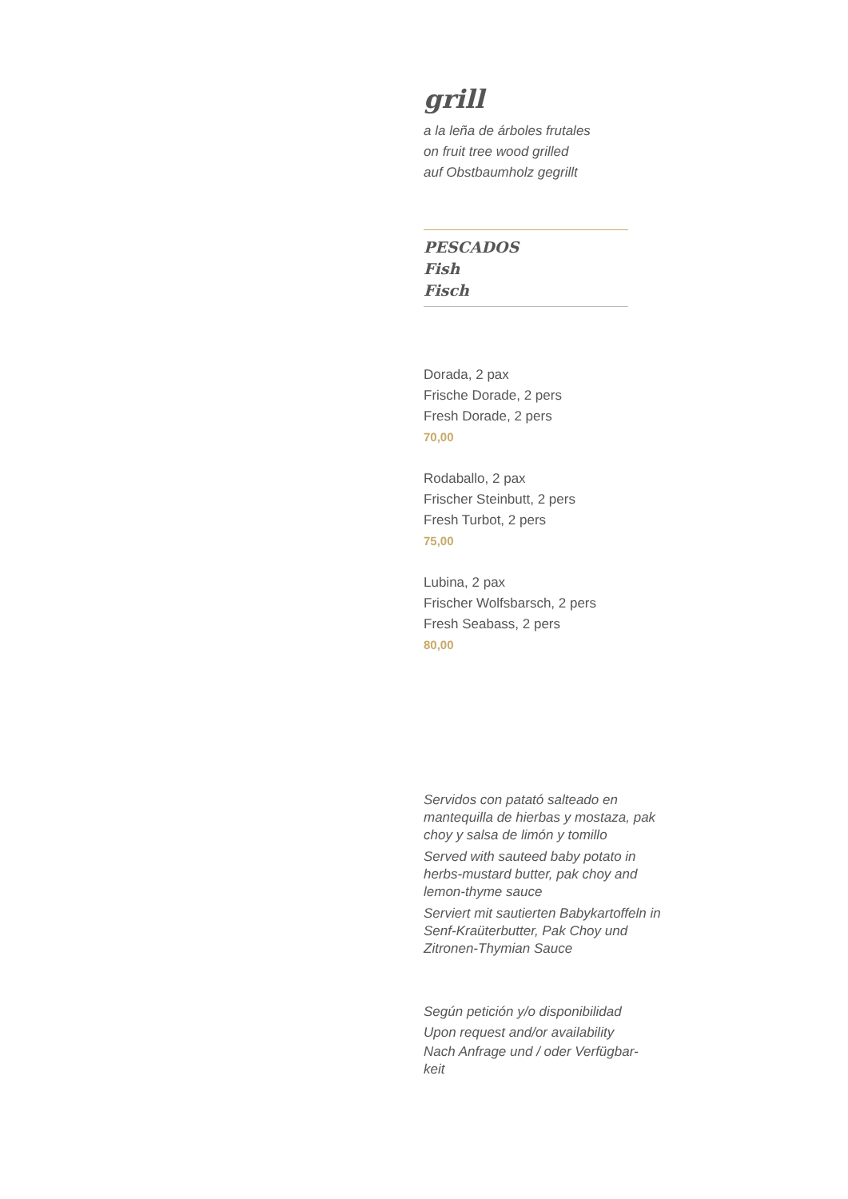grill
a la leña de árboles frutales
on fruit tree wood grilled
auf Obstbaumholz gegrillt
PESCADOS
Fish
Fisch
Dorada, 2 pax
Frische Dorade, 2 pers
Fresh Dorade, 2 pers
70,00
Rodaballo, 2 pax
Frischer Steinbutt, 2 pers
Fresh Turbot, 2 pers
75,00
Lubina, 2 pax
Frischer Wolfsbarsch, 2 pers
Fresh Seabass, 2 pers
80,00
Servidos con patató salteado en mantequilla de hierbas y mostaza, pak choy y salsa de limón y tomillo
Served with sauteed baby potato in herbs-mustard butter, pak choy and lemon-thyme sauce
Serviert mit sautierten Babykartoffeln in Senf-Kraüterbutter, Pak Choy und Zitronen-Thymian Sauce
Según petición y/o disponibilidad
Upon request and/or availability
Nach Anfrage und / oder Verfügbar-keit